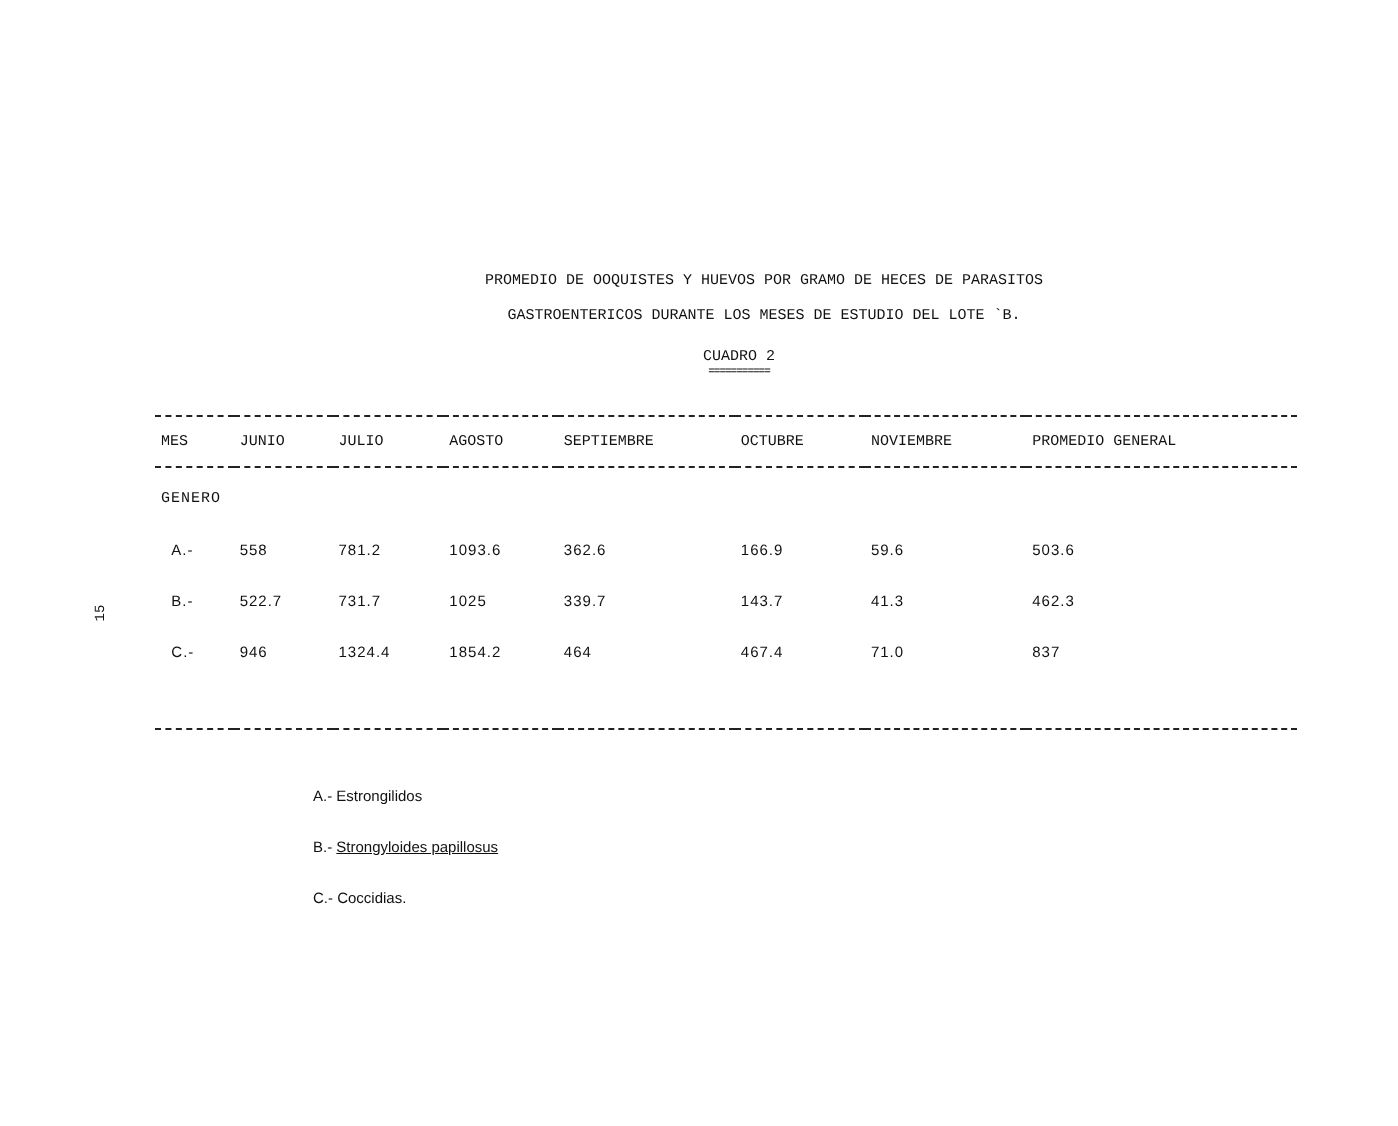15
PROMEDIO DE OOQUISTES Y HUEVOS POR GRAMO DE HECES DE PARASITOS
GASTROENTERICOS DURANTE LOS MESES DE ESTUDIO DEL LOTE `B.
CUADRO 2
===========
| MES | JUNIO | JULIO | AGOSTO | SEPTIEMBRE | OCTUBRE | NOVIEMBRE | PROMEDIO GENERAL |
| --- | --- | --- | --- | --- | --- | --- | --- |
| GENERO | | | | | | | |
| A.- | 558 | 781.2 | 1093.6 | 362.6 | 166.9 | 59.6 | 503.6 |
| B.- | 522.7 | 731.7 | 1025 | 339.7 | 143.7 | 41.3 | 462.3 |
| C.- | 946 | 1324.4 | 1854.2 | 464 | 467.4 | 71.0 | 837 |
A.- Estrongilidos
B.- Strongyloides papillosus
C.- Coccidias.